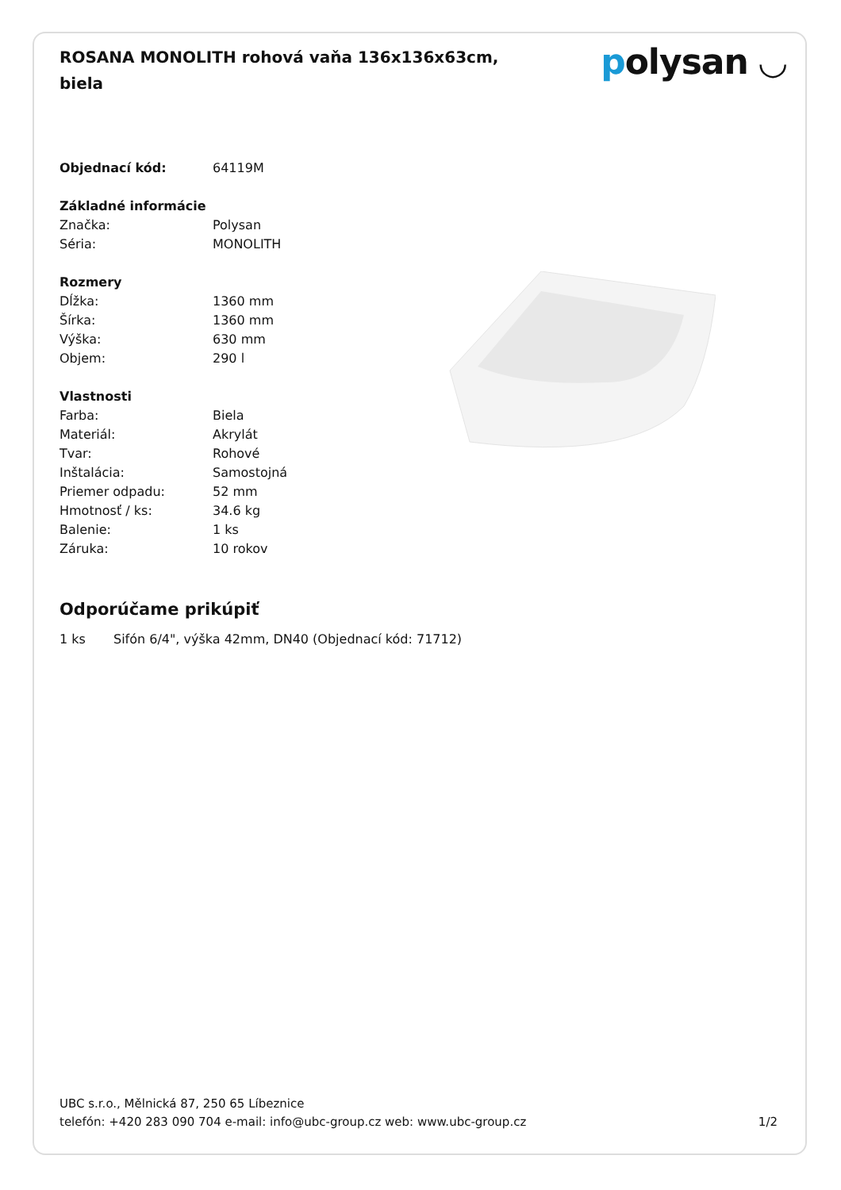ROSANA MONOLITH rohová vaňa 136x136x63cm, biela
polysan ◡
| Objednací kód: | 64119M |
| Základné informácie | |
| Značka: | Polysan |
| Séria: | MONOLITH |
| Rozmery | |
| Dĺžka: | 1360 mm |
| Šírka: | 1360 mm |
| Výška: | 630 mm |
| Objem: | 290 l |
| Vlastnosti | |
| Farba: | Biela |
| Materiál: | Akrylát |
| Tvar: | Rohové |
| Inštalácia: | Samostojná |
| Priemer odpadu: | 52 mm |
| Hmotnosť / ks: | 34.6 kg |
| Balenie: | 1 ks |
| Záruka: | 10 rokov |
Odporúčame prikúpiť
1 ks Sifón 6/4", výška 42mm, DN40 (Objednací kód: 71712)
UBC s.r.o., Mělnická 87, 250 65 Líbeznice
telefón: +420 283 090 704 e-mail: info@ubc-group.cz web: www.ubc-group.cz
1/2